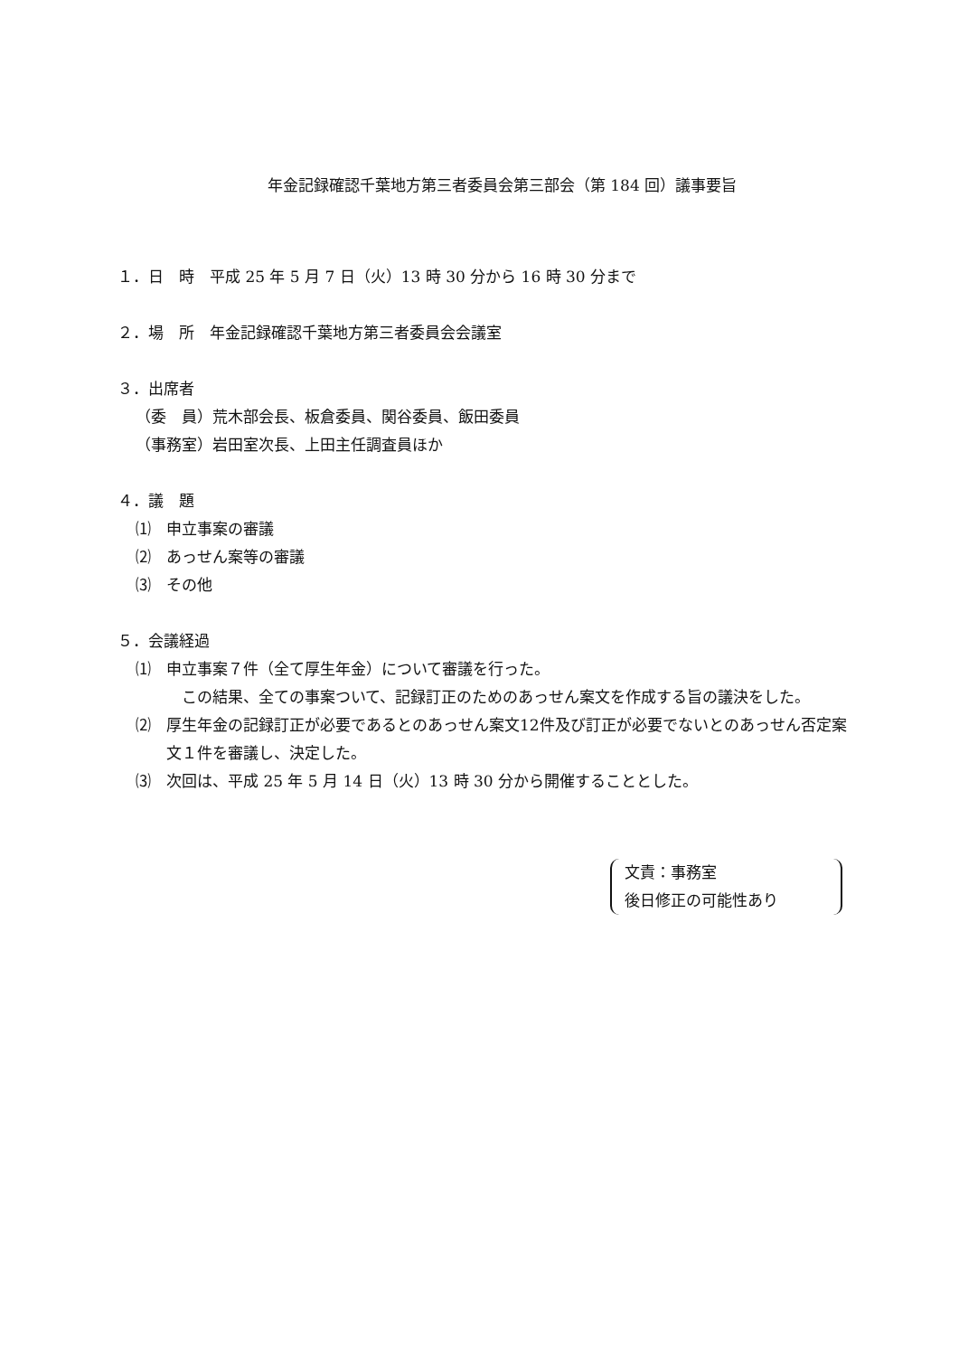年金記録確認千葉地方第三者委員会第三部会（第 184 回）議事要旨
１．日　時　平成 25 年 5 月 7 日（火）13 時 30 分から 16 時 30 分まで
２．場　所　年金記録確認千葉地方第三者委員会会議室
３．出席者
（委　員）荒木部会長、板倉委員、関谷委員、飯田委員
（事務室）岩田室次長、上田主任調査員ほか
４．議　題
⑴　申立事案の審議
⑵　あっせん案等の審議
⑶　その他
５．会議経過
⑴　申立事案７件（全て厚生年金）について審議を行った。
　この結果、全ての事案ついて、記録訂正のためのあっせん案文を作成する旨の議決をした。
⑵　厚生年金の記録訂正が必要であるとのあっせん案文12件及び訂正が必要でないとのあっせん否定案文１件を審議し、決定した。
⑶　次回は、平成 25 年 5 月 14 日（火）13 時 30 分から開催することとした。
文責：事務室
後日修正の可能性あり